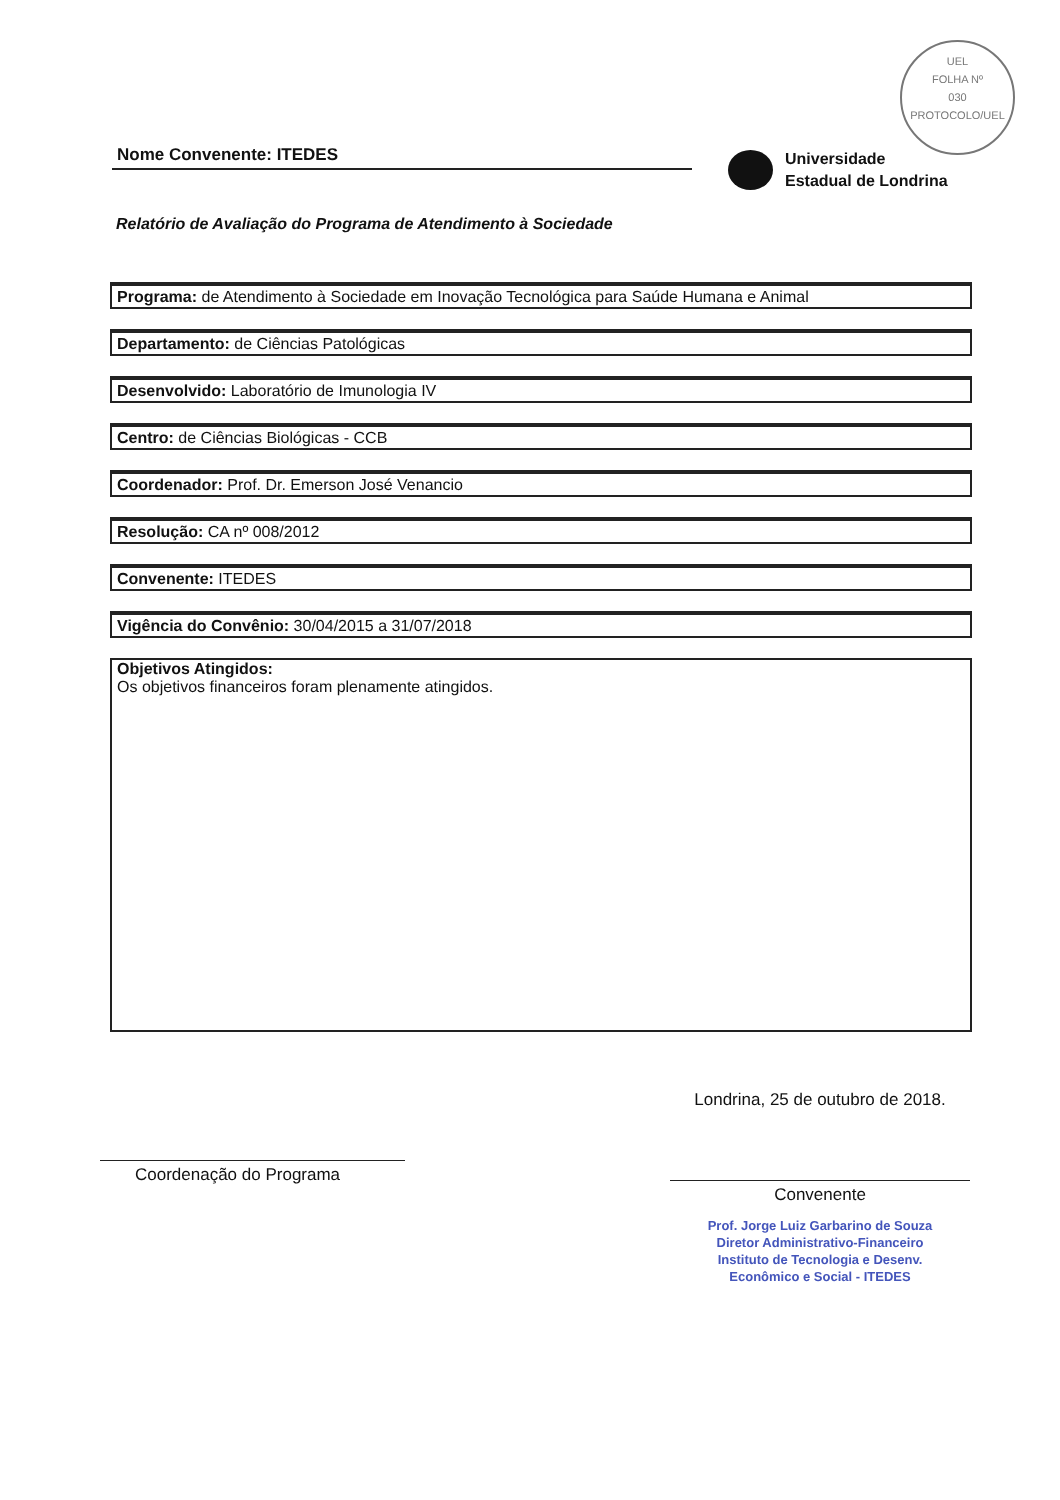UEL
FOLHA Nº
030
PROTOCOLO/UEL
Nome Convenente: ITEDES
Universidade
Estadual de Londrina
Relatório de Avaliação do Programa de Atendimento à Sociedade
Programa: de Atendimento à Sociedade em Inovação Tecnológica para Saúde Humana e Animal
Departamento: de Ciências Patológicas
Desenvolvido: Laboratório de Imunologia IV
Centro: de Ciências Biológicas - CCB
Coordenador: Prof. Dr. Emerson José Venancio
Resolução: CA nº 008/2012
Convenente: ITEDES
Vigência do Convênio: 30/04/2015 a 31/07/2018
Objetivos Atingidos:
Os objetivos financeiros foram plenamente atingidos.
Coordenação do Programa
Londrina, 25 de outubro de 2018.
Convenente
Prof. Jorge Luiz Garbarino de Souza
Diretor Administrativo-Financeiro
Instituto de Tecnologia e Desenv.
Econômico e Social - ITEDES